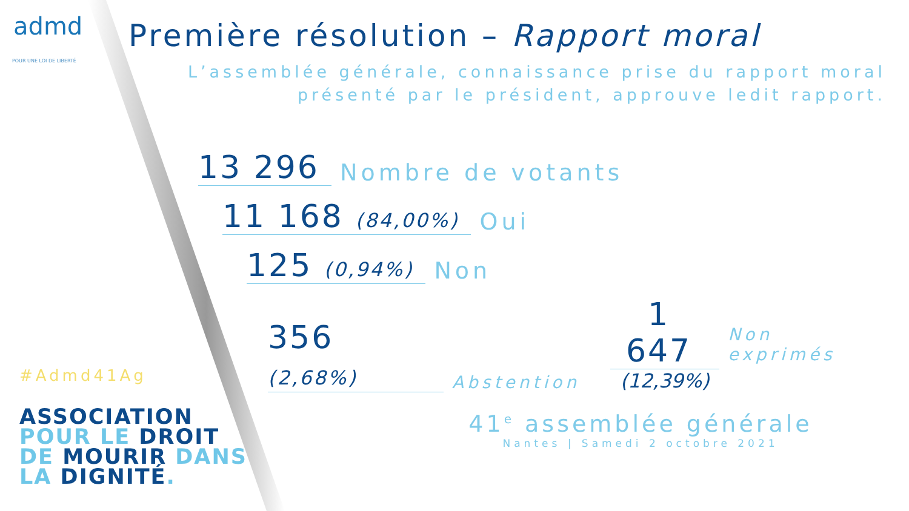admd
POUR UNE LOI DE LIBERTÉ
#Admd41Ag
ASSOCIATION
POUR LE DROIT
DE MOURIR DANS
LA DIGNITÉ.
Première résolution – Rapport moral
L’assemblée générale, connaissance prise du rapport moral
présenté par le président, approuve ledit rapport.
13 296
Nombre de votants
11 168 (84,00%)
Oui
125 (0,94%)
Non
356 (2,68%)
Abstention
1 647
(12,39%)
Non exprimés
41<sup>e</sup> assemblée générale
Nantes | Samedi 2 octobre 2021